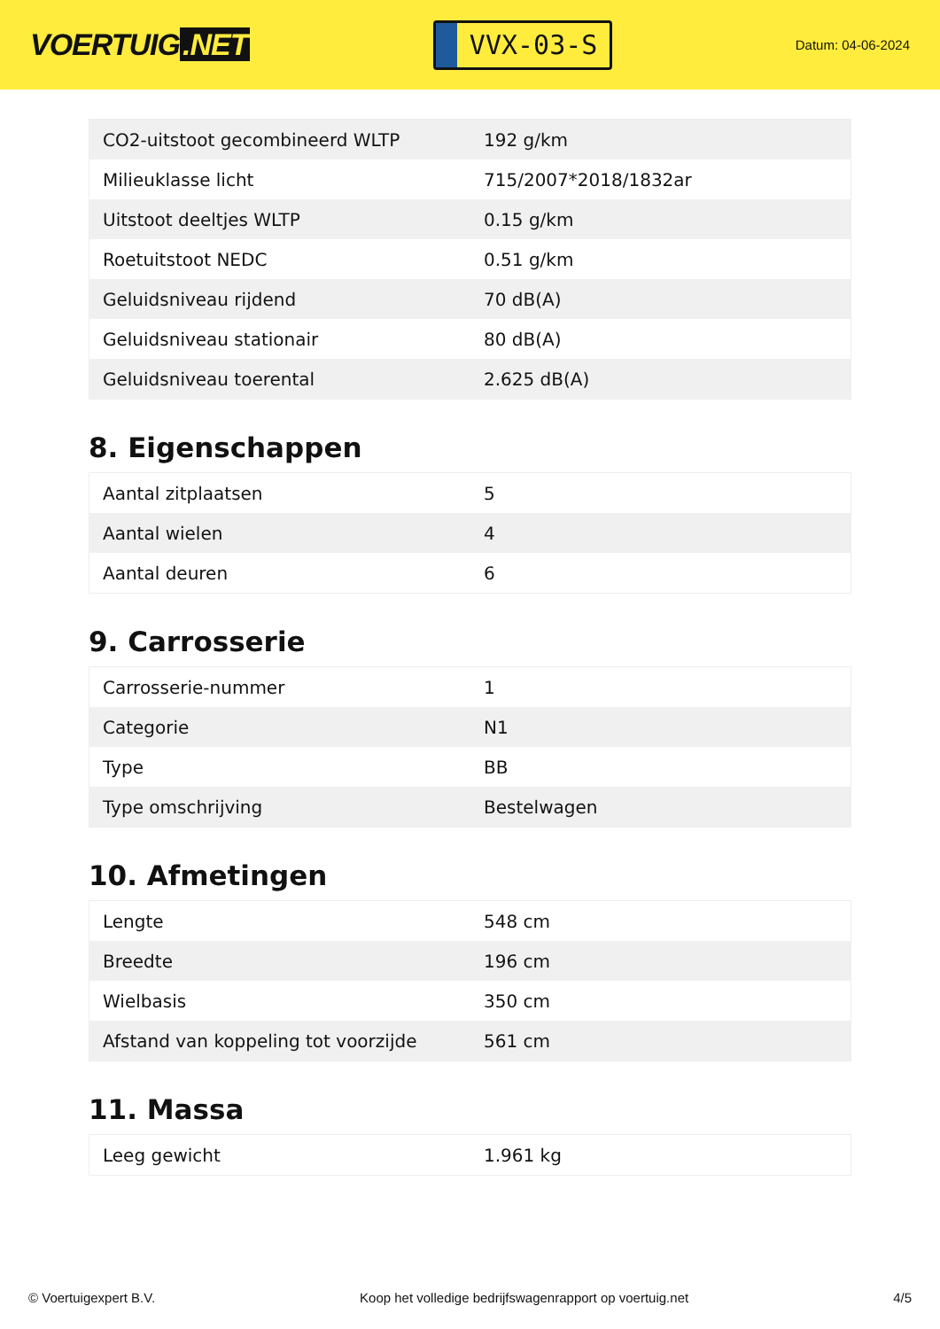VOERTUIG.NET
VVX-03-S
Datum: 04-06-2024
| CO2-uitstoot gecombineerd WLTP | 192 g/km |
| Milieuklasse licht | 715/2007*2018/1832ar |
| Uitstoot deeltjes WLTP | 0.15 g/km |
| Roetuitstoot NEDC | 0.51 g/km |
| Geluidsniveau rijdend | 70 dB(A) |
| Geluidsniveau stationair | 80 dB(A) |
| Geluidsniveau toerental | 2.625 dB(A) |
8. Eigenschappen
| Aantal zitplaatsen | 5 |
| Aantal wielen | 4 |
| Aantal deuren | 6 |
9. Carrosserie
| Carrosserie-nummer | 1 |
| Categorie | N1 |
| Type | BB |
| Type omschrijving | Bestelwagen |
10. Afmetingen
| Lengte | 548 cm |
| Breedte | 196 cm |
| Wielbasis | 350 cm |
| Afstand van koppeling tot voorzijde | 561 cm |
11. Massa
| Leeg gewicht | 1.961 kg |
© Voertuigexpert B.V. Koop het volledige bedrijfswagenrapport op voertuig.net 4/5